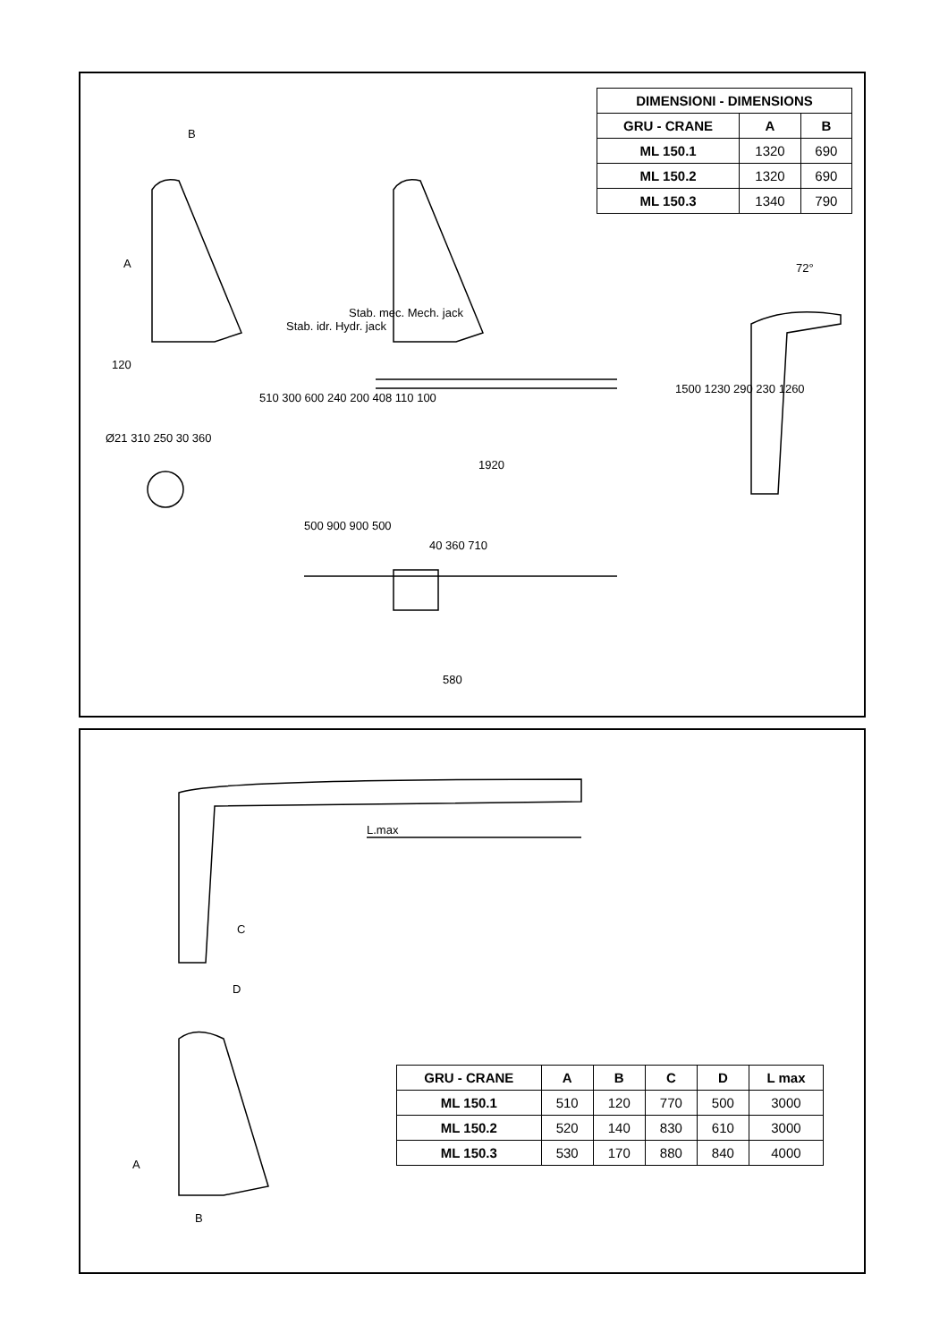B
A
120
Stab. idr. Hydr. jack
Stab. mec. Mech. jack
1920
1500 1230 290 230 1260
72°
Ø21 310 250 30 360
510 300 600 240 200 408 110 100
500 900 900 500
40 360 710
580
| DIMENSIONI - DIMENSIONS | | |
| --- | --- | --- |
| GRU - CRANE | A | B |
| ML 150.1 | 1320 | 690 |
| ML 150.2 | 1320 | 690 |
| ML 150.3 | 1340 | 790 |
L.max
C
D
A
B
| GRU - CRANE | A | B | C | D | L max |
| --- | --- | --- | --- | --- | --- |
| ML 150.1 | 510 | 120 | 770 | 500 | 3000 |
| ML 150.2 | 520 | 140 | 830 | 610 | 3000 |
| ML 150.3 | 530 | 170 | 880 | 840 | 4000 |